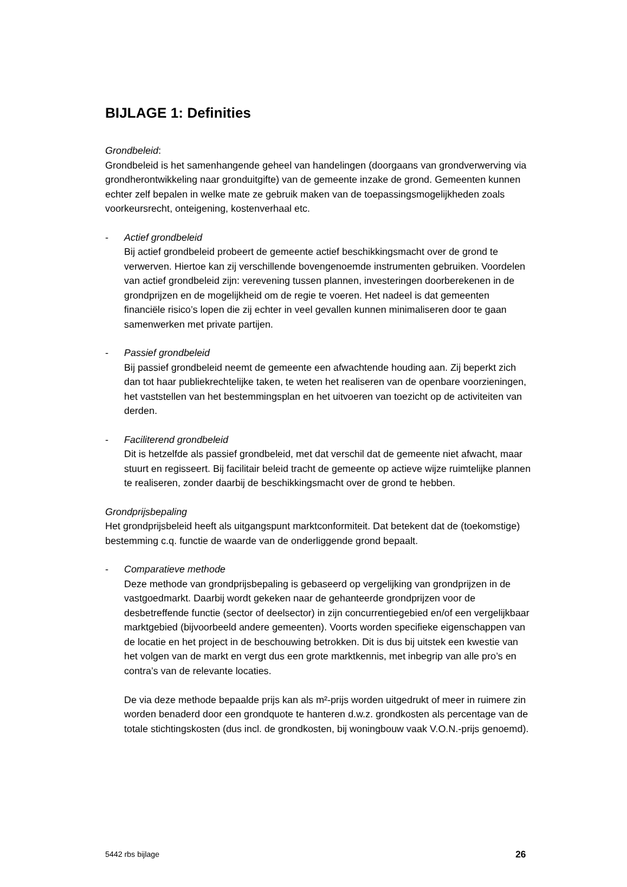BIJLAGE 1: Definities
Grondbeleid:
Grondbeleid is het samenhangende geheel van handelingen (doorgaans van grondverwerving via grondherontwikkeling naar gronduitgifte) van de gemeente inzake de grond. Gemeenten kunnen echter zelf bepalen in welke mate ze gebruik maken van de toepassingsmogelijkheden zoals voorkeursrecht, onteigening, kostenverhaal etc.
- Actief grondbeleid
Bij actief grondbeleid probeert de gemeente actief beschikkingsmacht over de grond te verwerven. Hiertoe kan zij verschillende bovengenoemde instrumenten gebruiken. Voordelen van actief grondbeleid zijn: verevening tussen plannen, investeringen doorberekenen in de grondprijzen en de mogelijkheid om de regie te voeren. Het nadeel is dat gemeenten financiële risico’s lopen die zij echter in veel gevallen kunnen minimaliseren door te gaan samenwerken met private partijen.
- Passief grondbeleid
Bij passief grondbeleid neemt de gemeente een afwachtende houding aan. Zij beperkt zich dan tot haar publiekrechtelijke taken, te weten het realiseren van de openbare voorzieningen, het vaststellen van het bestemmingsplan en het uitvoeren van toezicht op de activiteiten van derden.
- Faciliterend grondbeleid
Dit is hetzelfde als passief grondbeleid, met dat verschil dat de gemeente niet afwacht, maar stuurt en regisseert. Bij facilitair beleid tracht de gemeente op actieve wijze ruimtelijke plannen te realiseren, zonder daarbij de beschikkingsmacht over de grond te hebben.
Grondprijsbepaling
Het grondprijsbeleid heeft als uitgangspunt marktconformiteit. Dat betekent dat de (toekomstige) bestemming c.q. functie de waarde van de onderliggende grond bepaalt.
- Comparatieve methode
Deze methode van grondprijsbepaling is gebaseerd op vergelijking van grondprijzen in de vastgoedmarkt. Daarbij wordt gekeken naar de gehanteerde grondprijzen voor de desbetreffende functie (sector of deelsector) in zijn concurrentiegebied en/of een vergelijkbaar marktgebied (bijvoorbeeld andere gemeenten). Voorts worden specifieke eigenschappen van de locatie en het project in de beschouwing betrokken. Dit is dus bij uitstek een kwestie van het volgen van de markt en vergt dus een grote marktkennis, met inbegrip van alle pro’s en contra’s van de relevante locaties.
De via deze methode bepaalde prijs kan als m²-prijs worden uitgedrukt of meer in ruimere zin worden benaderd door een grondquote te hanteren d.w.z. grondkosten als percentage van de totale stichtingskosten (dus incl. de grondkosten, bij woningbouw vaak V.O.N.-prijs genoemd).
5442 rbs bijlage 26